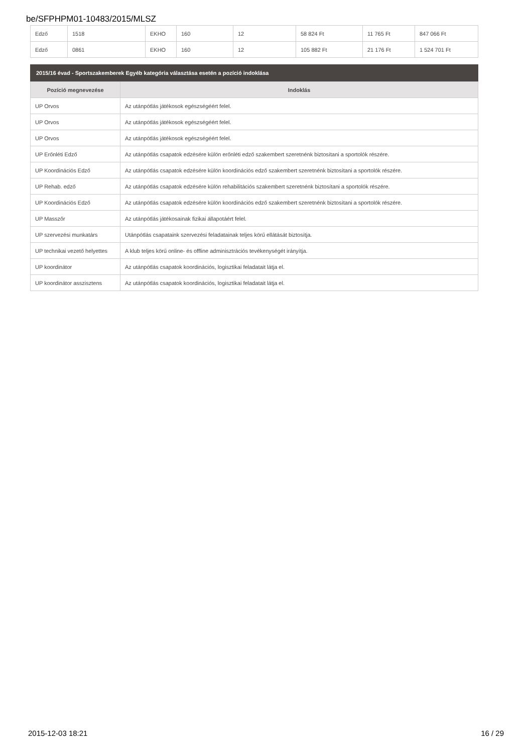be/SFPHPM01-10483/2015/MLSZ
| Edző | 1518 | EKHO | 160 | 12 | 58 824 Ft | 11 765 Ft | 847 066 Ft |
| Edző | 0861 | EKHO | 160 | 12 | 105 882 Ft | 21 176 Ft | 1 524 701 Ft |
2015/16 évad - Sportszakemberek Egyéb kategória választása esetén a pozíció indoklása
| Pozíció megnevezése | Indoklás |
| --- | --- |
| UP Orvos | Az utánpótlás játékosok egészségéért felel. |
| UP Orvos | Az utánpótlás játékosok egészségéért felel. |
| UP Orvos | Az utánpótlás játékosok egészségéért felel. |
| UP Erőnléti Edző | Az utánpótlás csapatok edzésére külön erőnléti edző szakembert szeretnénk biztosítani a sportolók részére. |
| UP Koordinációs Edző | Az utánpótlás csapatok edzésére külön koordinációs edző szakembert szeretnénk biztosítani a sportolók részére. |
| UP Rehab. edző | Az utánpótlás csapatok edzésére külön rehabilitációs szakembert szeretnénk biztosítani a sportolók részére. |
| UP Koordinációs Edző | Az utánpótlás csapatok edzésére külön koordinációs edző szakembert szeretnénk biztosítani a sportolók részére. |
| UP Masszőr | Az utánpótlás játékosainak fizikai állapotáért felel. |
| UP szervezési munkatárs | Utánpótlás csapataink szervezési feladatainak teljes körű ellátását biztosítja. |
| UP technikai vezető helyettes | A klub teljes körű online- és offline adminisztrációs tevékenységét irányítja. |
| UP koordinátor | Az utánpótlás csapatok koordinációs, logisztikai feladatait látja el. |
| UP koordinátor asszisztens | Az utánpótlás csapatok koordinációs, logisztikai feladatait látja el. |
2015-12-03 18:21 16 / 29